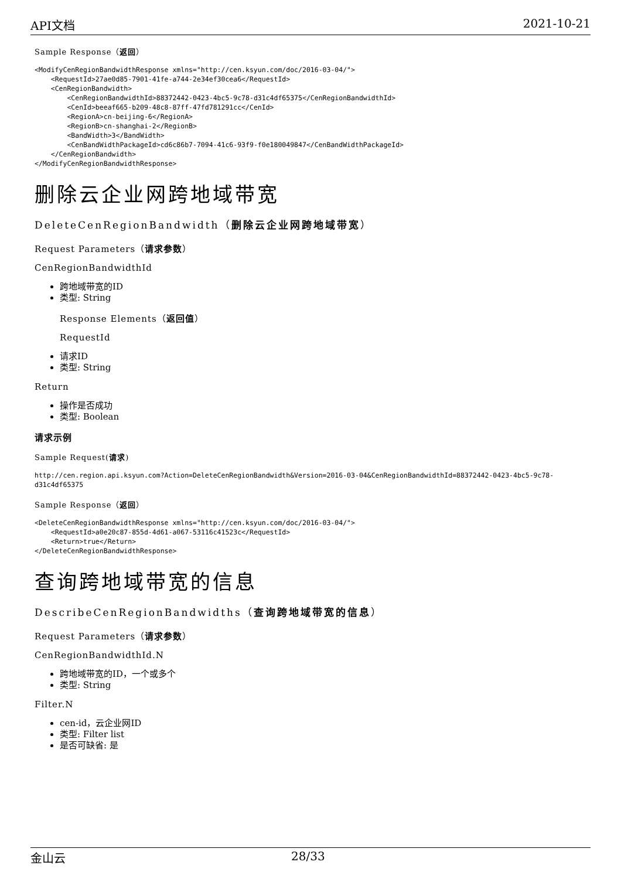API文档 2021-10-21
Sample Response（返回）
<ModifyCenRegionBandwidthResponse xmlns="http://cen.ksyun.com/doc/2016-03-04/">
    <RequestId>27ae0d85-7901-41fe-a744-2e34ef30cea6</RequestId>
    <CenRegionBandwidth>
        <CenRegionBandwidthId>88372442-0423-4bc5-9c78-d31c4df65375</CenRegionBandwidthId>
        <CenId>beeaf665-b209-48c8-87ff-47fd781291cc</CenId>
        <RegionA>cn-beijing-6</RegionA>
        <RegionB>cn-shanghai-2</RegionB>
        <BandWidth>3</BandWidth>
        <CenBandWidthPackageId>cd6c86b7-7094-41c6-93f9-f0e180049847</CenBandWidthPackageId>
    </CenRegionBandwidth>
</ModifyCenRegionBandwidthResponse>
删除云企业网跨地域带宽
DeleteCenRegionBandwidth（删除云企业网跨地域带宽）
Request Parameters（请求参数）
CenRegionBandwidthId
跨地域带宽的ID
类型: String
Response Elements（返回值）
RequestId
请求ID
类型: String
Return
操作是否成功
类型: Boolean
请求示例
Sample Request(请求)
http://cen.region.api.ksyun.com?Action=DeleteCenRegionBandwidth&Version=2016-03-04&CenRegionBandwidthId=88372442-0423-4bc5-9c78-d31c4df65375
Sample Response（返回）
<DeleteCenRegionBandwidthResponse xmlns="http://cen.ksyun.com/doc/2016-03-04/">
    <RequestId>a0e20c87-855d-4d61-a067-53116c41523c</RequestId>
    <Return>true</Return>
</DeleteCenRegionBandwidthResponse>
查询跨地域带宽的信息
DescribeCenRegionBandwidths（查询跨地域带宽的信息）
Request Parameters（请求参数）
CenRegionBandwidthId.N
跨地域带宽的ID，一个或多个
类型: String
Filter.N
cen-id，云企业网ID
类型: Filter list
是否可缺省: 是
金山云 28/33